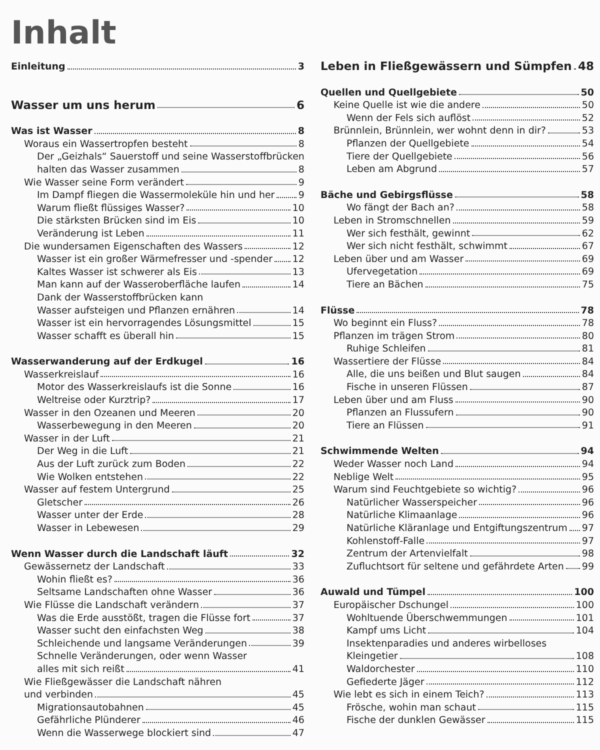Inhalt
Einleitung 3
Wasser um uns herum 6
Was ist Wasser 8
Woraus ein Wassertropfen besteht 8
Der „Geizhals“ Sauerstoff und seine Wasserstoffbrücken
halten das Wasser zusammen 8
Wie Wasser seine Form verändert 9
Im Dampf fliegen die Wassermoleküle hin und her 9
Warum fließt flüssiges Wasser? 10
Die stärksten Brücken sind im Eis 10
Veränderung ist Leben 11
Die wundersamen Eigenschaften des Wassers 12
Wasser ist ein großer Wärmefresser und -spender 12
Kaltes Wasser ist schwerer als Eis 13
Man kann auf der Wasseroberfläche laufen 14
Dank der Wasserstoffbrücken kann
Wasser aufsteigen und Pflanzen ernähren 14
Wasser ist ein hervorragendes Lösungsmittel 15
Wasser schafft es überall hin 15
Wasserwanderung auf der Erdkugel 16
Wasserkreislauf 16
Motor des Wasserkreislaufs ist die Sonne 16
Weltreise oder Kurztrip? 17
Wasser in den Ozeanen und Meeren 20
Wasserbewegung in den Meeren 20
Wasser in der Luft 21
Der Weg in die Luft 21
Aus der Luft zurück zum Boden 22
Wie Wolken entstehen 22
Wasser auf festem Untergrund 25
Gletscher 26
Wasser unter der Erde 28
Wasser in Lebewesen 29
Wenn Wasser durch die Landschaft läuft 32
Gewässernetz der Landschaft 33
Wohin fließt es? 36
Seltsame Landschaften ohne Wasser 36
Wie Flüsse die Landschaft verändern 37
Was die Erde ausstößt, tragen die Flüsse fort 37
Wasser sucht den einfachsten Weg 38
Schleichende und langsame Veränderungen 39
Schnelle Veränderungen, oder wenn Wasser
alles mit sich reißt 41
Wie Fließgewässer die Landschaft nähren
und verbinden 45
Migrationsautobahnen 45
Gefährliche Plünderer 46
Wenn die Wasserwege blockiert sind 47
Leben in Fließgewässern und Sümpfen 48
Quellen und Quellgebiete 50
Keine Quelle ist wie die andere 50
Wenn der Fels sich auflöst 52
Brünnlein, Brünnlein, wer wohnt denn in dir? 53
Pflanzen der Quellgebiete 54
Tiere der Quellgebiete 56
Leben am Abgrund 57
Bäche und Gebirgsflüsse 58
Wo fängt der Bach an? 58
Leben in Stromschnellen 59
Wer sich festhält, gewinnt 62
Wer sich nicht festhält, schwimmt 67
Leben über und am Wasser 69
Ufervegetation 69
Tiere an Bächen 75
Flüsse 78
Wo beginnt ein Fluss? 78
Pflanzen im trägen Strom 80
Ruhige Schleifen 81
Wassertiere der Flüsse 84
Alle, die uns beißen und Blut saugen 84
Fische in unseren Flüssen 87
Leben über und am Fluss 90
Pflanzen an Flussufern 90
Tiere an Flüssen 91
Schwimmende Welten 94
Weder Wasser noch Land 94
Neblige Welt 95
Warum sind Feuchtgebiete so wichtig? 96
Natürlicher Wasserspeicher 96
Natürliche Klimaanlage 96
Natürliche Kläranlage und Entgiftungszentrum 97
Kohlenstoff-Falle 97
Zentrum der Artenvielfalt 98
Zufluchtsort für seltene und gefährdete Arten 99
Auwald und Tümpel 100
Europäischer Dschungel 100
Wohltuende Überschwemmungen 101
Kampf ums Licht 104
Insektenparadies und anderes wirbelloses
Kleingetier 108
Waldorchester 110
Gefiederte Jäger 112
Wie lebt es sich in einem Teich? 113
Frösche, wohin man schaut 115
Fische der dunklen Gewässer 115